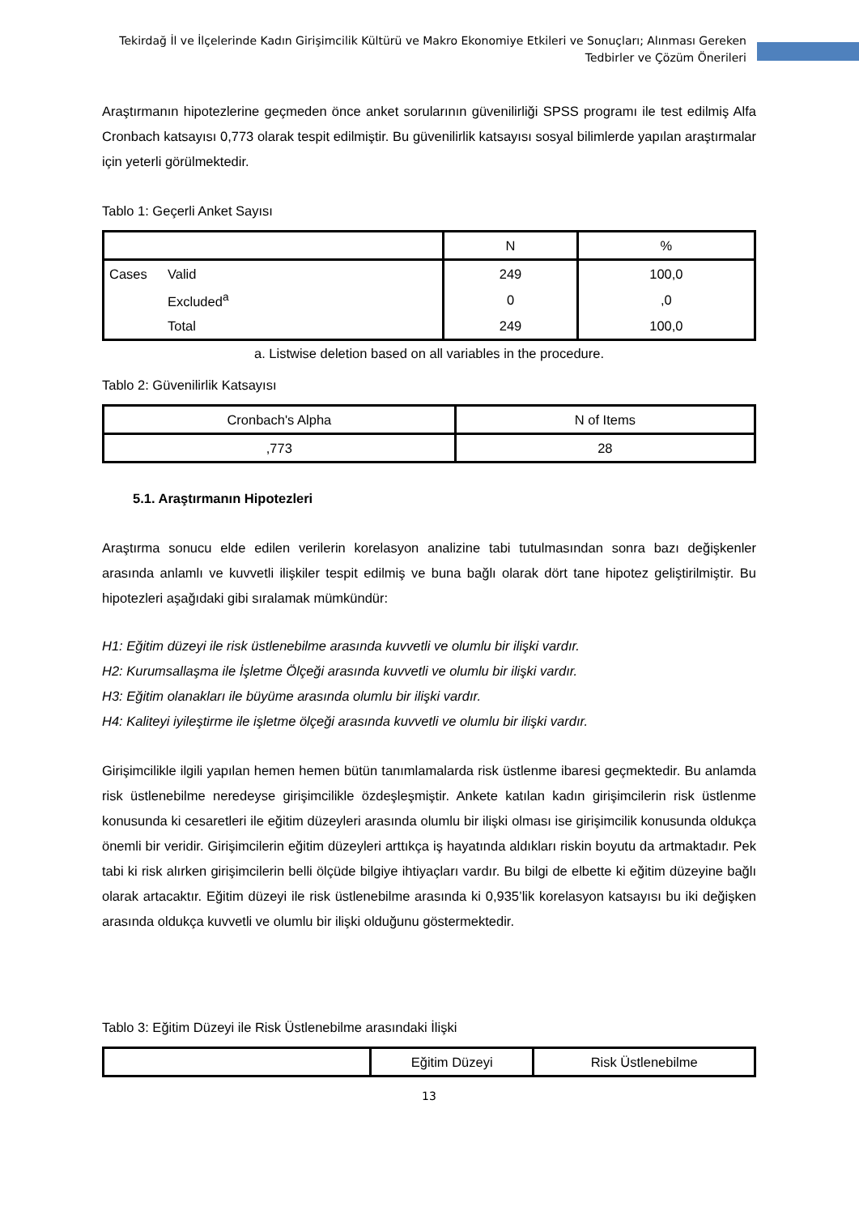Tekirdağ İl ve İlçelerinde Kadın Girişimcilik Kültürü ve Makro Ekonomiye Etkileri ve Sonuçları; Alınması Gereken
Tedbirler ve Çözüm Önerileri
Araştırmanın hipotezlerine geçmeden önce anket sorularının güvenilirliği SPSS programı ile test edilmiş Alfa Cronbach katsayısı 0,773 olarak tespit edilmiştir. Bu güvenilirlik katsayısı sosyal bilimlerde yapılan araştırmalar için yeterli görülmektedir.
Tablo 1: Geçerli Anket Sayısı
| | | N | % |
| --- | --- | --- | --- |
| Cases | Valid | 249 | 100,0 |
| | Excluded<sup>a</sup> | 0 | ,0 |
| | Total | 249 | 100,0 |
a. Listwise deletion based on all variables in the procedure.
Tablo 2: Güvenilirlik Katsayısı
| Cronbach's Alpha | N of Items |
| --- | --- |
| ,773 | 28 |
5.1. Araştırmanın Hipotezleri
Araştırma sonucu elde edilen verilerin korelasyon analizine tabi tutulmasından sonra bazı değişkenler arasında anlamlı ve kuvvetli ilişkiler tespit edilmiş ve buna bağlı olarak dört tane hipotez geliştirilmiştir. Bu hipotezleri aşağıdaki gibi sıralamak mümkündür:
H1: Eğitim düzeyi ile risk üstlenebilme arasında kuvvetli ve olumlu bir ilişki vardır.
H2: Kurumsallaşma ile İşletme Ölçeği arasında kuvvetli ve olumlu bir ilişki vardır.
H3: Eğitim olanakları ile büyüme arasında olumlu bir ilişki vardır.
H4: Kaliteyi iyileştirme ile işletme ölçeği arasında kuvvetli ve olumlu bir ilişki vardır.
Girişimcilikle ilgili yapılan hemen hemen bütün tanımlamalarda risk üstlenme ibaresi geçmektedir. Bu anlamda risk üstlenebilme neredeyse girişimcilikle özdeşleşmiştir. Ankete katılan kadın girişimcilerin risk üstlenme konusunda ki cesaretleri ile eğitim düzeyleri arasında olumlu bir ilişki olması ise girişimcilik konusunda oldukça önemli bir veridir. Girişimcilerin eğitim düzeyleri arttıkça iş hayatında aldıkları riskin boyutu da artmaktadır. Pek tabi ki risk alırken girişimcilerin belli ölçüde bilgiye ihtiyaçları vardır. Bu bilgi de elbette ki eğitim düzeyine bağlı olarak artacaktır. Eğitim düzeyi ile risk üstlenebilme arasında ki 0,935’lik korelasyon katsayısı bu iki değişken arasında oldukça kuvvetli ve olumlu bir ilişki olduğunu göstermektedir.
Tablo 3: Eğitim Düzeyi ile Risk Üstlenebilme arasındaki İlişki
| | Eğitim Düzeyi | Risk Üstlenebilme |
| --- | --- | --- |
13